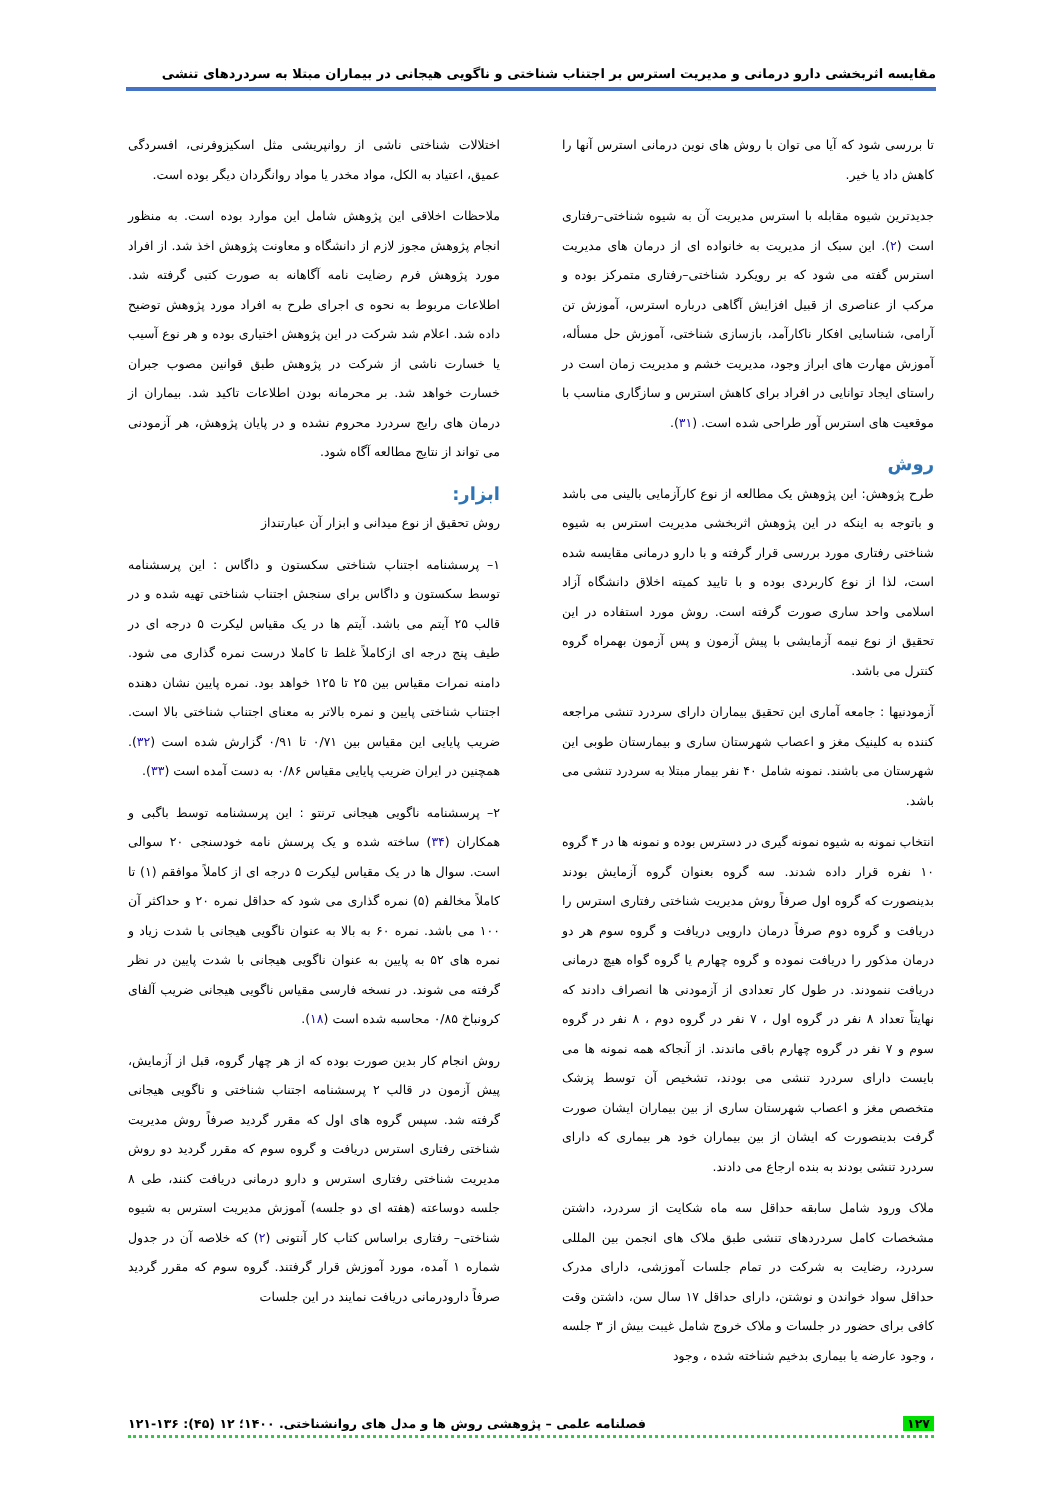مقایسه اثربخشی دارو درمانی و مدیریت استرس بر اجتناب شناختی و ناگویی هیجانی در بیماران مبتلا به سردردهای تنشی
تا بررسی شود که آیا می توان با روش های نوین درمانی استرس آنها را کاهش داد یا خیر.
جدیدترین شیوه مقابله با استرس مدیریت آن به شیوه شناختی–رفتاری است (۲). این سبک از مدیریت به خانواده ای از درمان های مدیریت استرس گفته می شود که بر رویکرد شناختی–رفتاری متمرکز بوده و مرکب از عناصری از قبیل افزایش آگاهی درباره استرس، آموزش تن آرامی، شناسایی افکار ناکارآمد، بازسازی شناختی، آموزش حل مسأله، آموزش مهارت های ابراز وجود، مدیریت خشم و مدیریت زمان است در راستای ایجاد توانایی در افراد برای کاهش استرس و سازگاری مناسب با موقعیت های استرس آور طراحی شده است. (۳۱).
روش
طرح پژوهش: این پژوهش یک مطالعه از نوع کارآزمایی بالینی می باشد و باتوجه به اینکه در این پژوهش اثربخشی مدیریت استرس به شیوه شناختی رفتاری مورد بررسی قرار گرفته و با دارو درمانی مقایسه شده است، لذا از نوع کاربردی بوده و با تایید کمیته اخلاق دانشگاه آزاد اسلامی واحد ساری صورت گرفته است. روش مورد استفاده در این تحقیق از نوع نیمه آزمایشی با پیش آزمون و پس آزمون بهمراه گروه کنترل می باشد.
آزمودنیها : جامعه آماری این تحقیق بیماران دارای سردرد تنشی مراجعه کننده به کلینیک مغز و اعصاب شهرستان ساری و بیمارستان طوبی این شهرستان می باشند. نمونه شامل ۴۰ نفر بیمار مبتلا به سردرد تنشی می باشد.
انتخاب نمونه به شیوه نمونه گیری در دسترس بوده و نمونه ها در ۴ گروه ۱۰ نفره قرار داده شدند. سه گروه بعنوان گروه آزمایش بودند بدینصورت که گروه اول صرفاً روش مدیریت شناختی رفتاری استرس را دریافت و گروه دوم صرفاً درمان دارویی دریافت و گروه سوم هر دو درمان مذکور را دریافت نموده و گروه چهارم یا گروه گواه هیچ درمانی دریافت ننمودند. در طول کار تعدادی از آزمودنی ها انصراف دادند که نهایتاً تعداد ۸ نفر در گروه اول ، ۷ نفر در گروه دوم ، ۸ نفر در گروه سوم و ۷ نفر در گروه چهارم باقی ماندند. از آنجاکه همه نمونه ها می بایست دارای سردرد تنشی می بودند، تشخیص آن توسط پزشک متخصص مغز و اعصاب شهرستان ساری از بین بیماران ایشان صورت گرفت بدینصورت که ایشان از بین بیماران خود هر بیماری که دارای سردرد تنشی بودند به بنده ارجاع می دادند.
ملاک ورود شامل سابقه حداقل سه ماه شکایت از سردرد، داشتن مشخصات کامل سردردهای تنشی طبق ملاک های انجمن بین المللی سردرد، رضایت به شرکت در تمام جلسات آموزشی، دارای مدرک حداقل سواد خواندن و نوشتن، دارای حداقل ۱۷ سال سن، داشتن وقت کافی برای حضور در جلسات و ملاک خروج شامل غیبت بیش از ۳ جلسه ، وجود عارضه یا بیماری بدخیم شناخته شده ، وجود
اختلالات شناختی ناشی از روانپریشی مثل اسکیزوفرنی، افسردگی عمیق، اعتیاد به الکل، مواد مخدر یا مواد روانگردان دیگر بوده است.
ملاحظات اخلاقی این پژوهش شامل این موارد بوده است. به منظور انجام پژوهش مجوز لازم از دانشگاه و معاونت پژوهش اخذ شد. از افراد مورد پژوهش فرم رضایت نامه آگاهانه به صورت کتبی گرفته شد. اطلاعات مربوط به نحوه ی اجرای طرح به افراد مورد پژوهش توضیح داده شد. اعلام شد شرکت در این پژوهش اختیاری بوده و هر نوع آسیب یا خسارت ناشی از شرکت در پژوهش طبق قوانین مصوب جبران خسارت خواهد شد. بر محرمانه بودن اطلاعات تاکید شد. بیماران از درمان های رایج سردرد محروم نشده و در پایان پژوهش، هر آزمودنی می تواند از نتایج مطالعه آگاه شود.
ابزار:
روش تحقیق از نوع میدانی و ابزار آن عبارتنداز
۱– پرسشنامه اجتناب شناختی سکستون و داگاس : این پرسشنامه توسط سکستون و داگاس برای سنجش اجتناب شناختی تهیه شده و در قالب ۲۵ آیتم می باشد. آیتم ها در یک مقیاس لیکرت ۵ درجه ای در طیف پنج درجه ای ازکاملاً غلط تا کاملا درست نمره گذاری می شود. دامنه نمرات مقیاس بین ۲۵ تا ۱۲۵ خواهد بود. نمره پایین نشان دهنده اجتناب شناختی پایین و نمره بالاتر به معنای اجتناب شناختی بالا است. ضریب پایایی این مقیاس بین ۰/۷۱ تا ۰/۹۱ گزارش شده است (۳۲). همچنین در ایران ضریب پایایی مقیاس ۰/۸۶ به دست آمده است (۳۳).
۲– پرسشنامه ناگویی هیجانی ترنتو : این پرسشنامه توسط باگبی و همکاران (۳۴) ساخته شده و یک پرسش نامه خودسنجی ۲۰ سوالی است. سوال ها در یک مقیاس لیکرت ۵ درجه ای از کاملاً موافقم (۱) تا کاملاً مخالفم (۵) نمره گذاری می شود که حداقل نمره ۲۰ و حداکثر آن ۱۰۰ می باشد. نمره ۶۰ به بالا به عنوان ناگویی هیجانی با شدت زیاد و نمره های ۵۲ به پایین به عنوان ناگویی هیجانی با شدت پایین در نظر گرفته می شوند. در نسخه فارسی مقیاس ناگویی هیجانی ضریب آلفای کرونباخ ۰/۸۵ محاسبه شده است (۱۸).
روش انجام کار بدین صورت بوده که از هر چهار گروه، قبل از آزمایش، پیش آزمون در قالب ۲ پرسشنامه اجتناب شناختی و ناگویی هیجانی گرفته شد. سپس گروه های اول که مقرر گردید صرفاً روش مدیریت شناختی رفتاری استرس دریافت و گروه سوم که مقرر گردید دو روش مدیریت شناختی رفتاری استرس و دارو درمانی دریافت کنند، طی ۸ جلسه دوساعته (هفته ای دو جلسه) آموزش مدیریت استرس به شیوه شناختی– رفتاری براساس کتاب کار آنتونی (۲) که خلاصه آن در جدول شماره ۱ آمده، مورد آموزش قرار گرفتند. گروه سوم که مقرر گردید صرفاً دارودرمانی دریافت نمایند در این جلسات
۱۲۷ فصلنامه علمی – پژوهشی روش ها و مدل های روانشناختی. ۱۴۰۰؛ ۱۲ (۴۵): ۱۳۶-۱۲۱